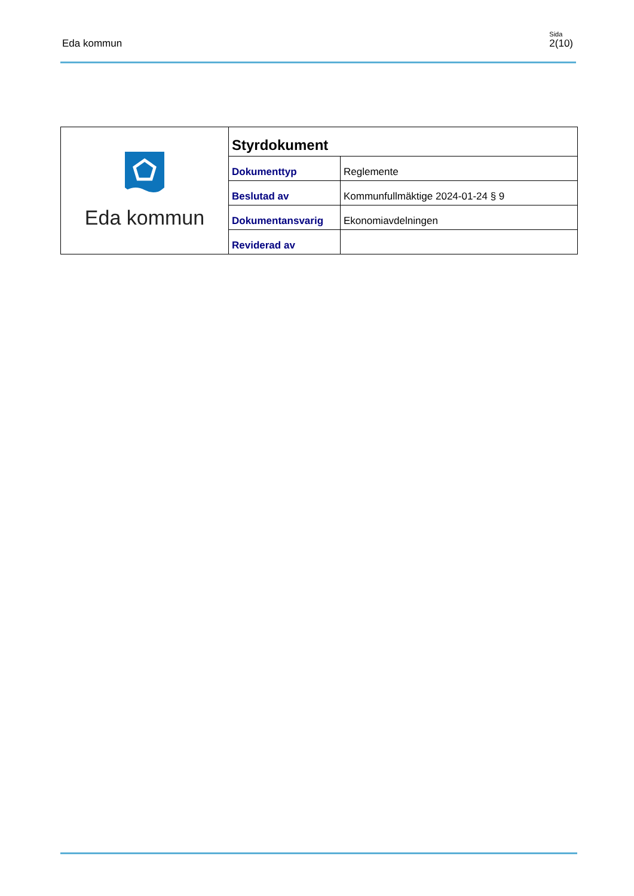Eda kommun
Sida
2(10)
| Eda kommun | Styrdokument | |
| | Dokumenttyp | Reglemente |
| | Beslutad av | Kommunfullmäktige 2024-01-24 § 9 |
| | Dokumentansvarig | Ekonomiavdelningen |
| | Reviderad av | |